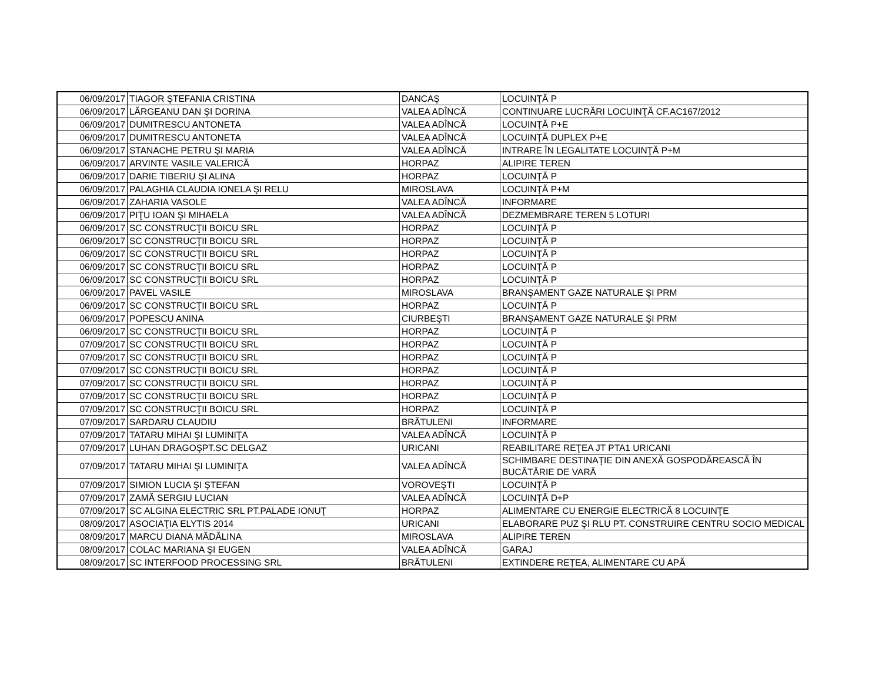| 06/09/2017 | TIAGOR ŞTEFANIA CRISTINA | DANCAŞ | LOCUINŢĂ P |
| 06/09/2017 | LĂRGEANU DAN ŞI DORINA | VALEA ADÎNCĂ | CONTINUARE LUCRĂRI LOCUINŢĂ CF.AC167/2012 |
| 06/09/2017 | DUMITRESCU ANTONETA | VALEA ADÎNCĂ | LOCUINŢĂ P+E |
| 06/09/2017 | DUMITRESCU ANTONETA | VALEA ADÎNCĂ | LOCUINŢĂ DUPLEX P+E |
| 06/09/2017 | STANACHE PETRU ŞI MARIA | VALEA ADÎNCĂ | INTRARE ÎN LEGALITATE LOCUINŢĂ P+M |
| 06/09/2017 | ARVINTE VASILE VALERICĂ | HORPAZ | ALIPIRE TEREN |
| 06/09/2017 | DARIE TIBERIU ŞI ALINA | HORPAZ | LOCUINŢĂ P |
| 06/09/2017 | PALAGHIA CLAUDIA IONELA ŞI RELU | MIROSLAVA | LOCUINŢĂ P+M |
| 06/09/2017 | ZAHARIA VASOLE | VALEA ADÎNCĂ | INFORMARE |
| 06/09/2017 | PIŢU IOAN ŞI MIHAELA | VALEA ADÎNCĂ | DEZMEMBRARE TEREN 5 LOTURI |
| 06/09/2017 | SC CONSTRUCŢII BOICU SRL | HORPAZ | LOCUINŢĂ P |
| 06/09/2017 | SC CONSTRUCŢII BOICU SRL | HORPAZ | LOCUINŢĂ P |
| 06/09/2017 | SC CONSTRUCŢII BOICU SRL | HORPAZ | LOCUINŢĂ P |
| 06/09/2017 | SC CONSTRUCŢII BOICU SRL | HORPAZ | LOCUINŢĂ P |
| 06/09/2017 | SC CONSTRUCŢII BOICU SRL | HORPAZ | LOCUINŢĂ P |
| 06/09/2017 | PAVEL VASILE | MIROSLAVA | BRANŞAMENT GAZE NATURALE ŞI PRM |
| 06/09/2017 | SC CONSTRUCŢII BOICU SRL | HORPAZ | LOCUINŢĂ P |
| 06/09/2017 | POPESCU ANINA | CIURBEŞTI | BRANŞAMENT GAZE NATURALE ŞI PRM |
| 06/09/2017 | SC CONSTRUCŢII BOICU SRL | HORPAZ | LOCUINŢĂ P |
| 07/09/2017 | SC CONSTRUCŢII BOICU SRL | HORPAZ | LOCUINŢĂ P |
| 07/09/2017 | SC CONSTRUCŢII BOICU SRL | HORPAZ | LOCUINŢĂ P |
| 07/09/2017 | SC CONSTRUCŢII BOICU SRL | HORPAZ | LOCUINŢĂ P |
| 07/09/2017 | SC CONSTRUCŢII BOICU SRL | HORPAZ | LOCUINŢĂ P |
| 07/09/2017 | SC CONSTRUCŢII BOICU SRL | HORPAZ | LOCUINŢĂ P |
| 07/09/2017 | SC CONSTRUCŢII BOICU SRL | HORPAZ | LOCUINŢĂ P |
| 07/09/2017 | SARDARU CLAUDIU | BRĂTULENI | INFORMARE |
| 07/09/2017 | TATARU MIHAI ŞI LUMINIŢA | VALEA ADÎNCĂ | LOCUINŢĂ P |
| 07/09/2017 | LUHAN DRAGOŞPT.SC DELGAZ | URICANI | REABILITARE REŢEA JT PTA1 URICANI |
| 07/09/2017 | TATARU MIHAI ŞI LUMINIŢA | VALEA ADÎNCĂ | SCHIMBARE DESTINAŢIE DIN ANEXĂ GOSPODĂREASCĂ ÎN BUCĂTĂRIE DE VARĂ |
| 07/09/2017 | SIMION LUCIA ŞI ŞTEFAN | VOROVEŞTI | LOCUINŢĂ P |
| 07/09/2017 | ZAMĂ SERGIU LUCIAN | VALEA ADÎNCĂ | LOCUINŢĂ D+P |
| 07/09/2017 | SC ALGINA ELECTRIC SRL PT.PALADE IONUŢ | HORPAZ | ALIMENTARE CU ENERGIE ELECTRICĂ 8 LOCUINŢE |
| 08/09/2017 | ASOCIAŢIA ELYTIS 2014 | URICANI | ELABORARE PUZ ŞI RLU PT. CONSTRUIRE CENTRU SOCIO MEDICAL |
| 08/09/2017 | MARCU DIANA MĂDĂLINA | MIROSLAVA | ALIPIRE TEREN |
| 08/09/2017 | COLAC MARIANA ŞI EUGEN | VALEA ADÎNCĂ | GARAJ |
| 08/09/2017 | SC INTERFOOD PROCESSING SRL | BRĂTULENI | EXTINDERE REŢEA, ALIMENTARE CU APĂ |